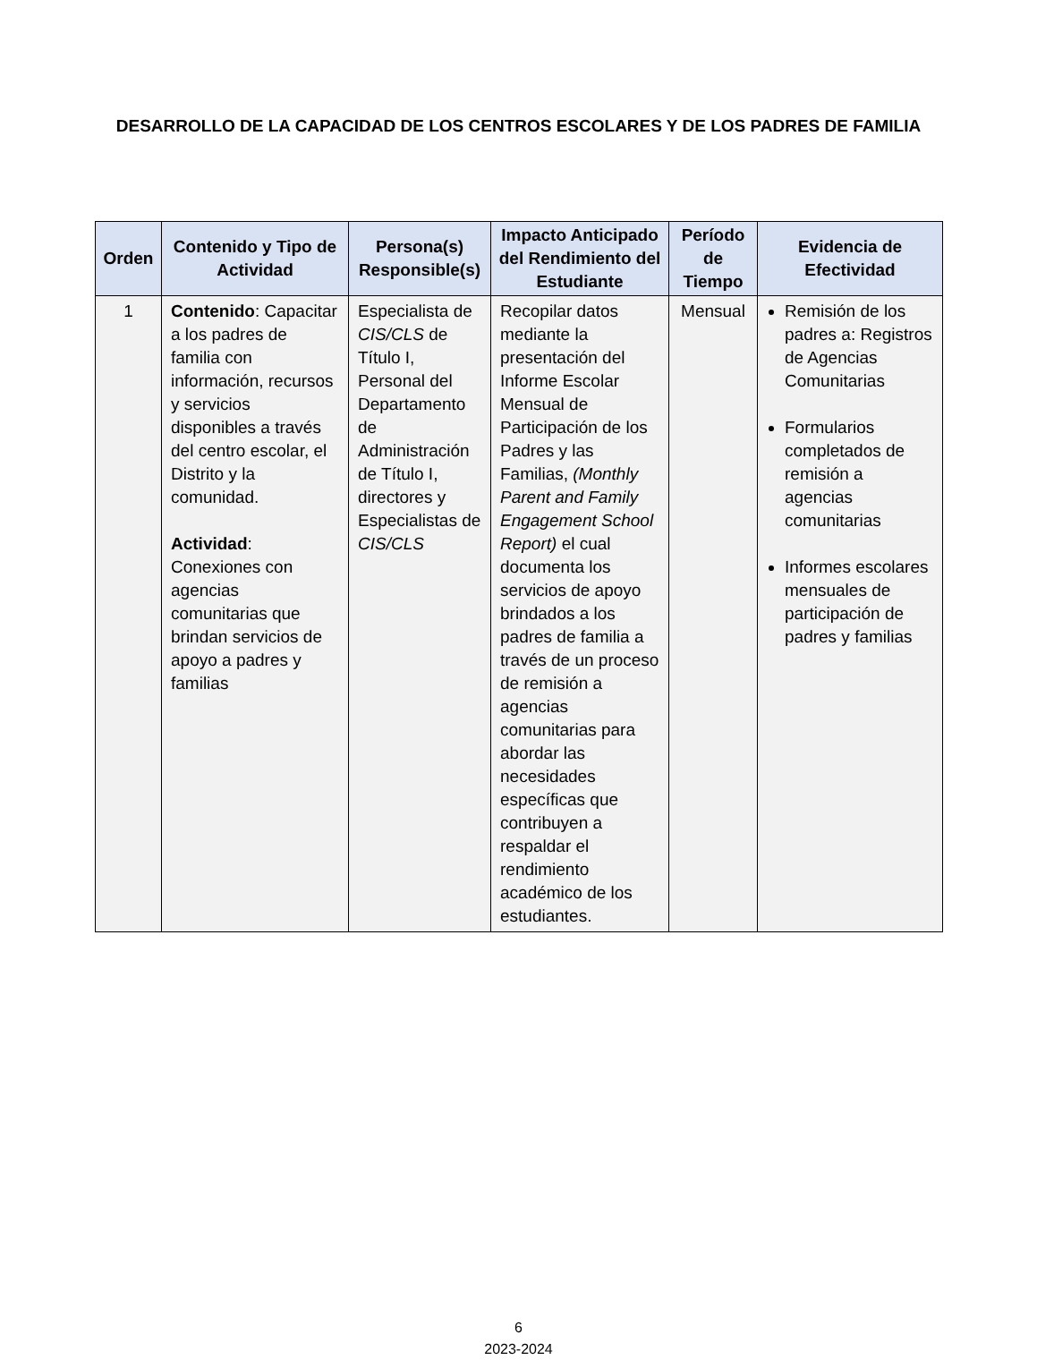DESARROLLO DE LA CAPACIDAD DE LOS CENTROS ESCOLARES Y DE LOS PADRES DE FAMILIA
| Orden | Contenido y Tipo de Actividad | Persona(s) Responsible(s) | Impacto Anticipado del Rendimiento del Estudiante | Período de Tiempo | Evidencia de Efectividad |
| --- | --- | --- | --- | --- | --- |
| 1 | Contenido : Capacitar a los padres de familia con información, recursos y servicios disponibles a través del centro escolar, el Distrito y la comunidad. Actividad : Conexiones con agencias comunitarias que brindan servicios de apoyo a padres y familias | Especialista de CIS/CLS de Título I, Personal del Departamento de Administración de Título I, directores y Especialistas de CIS/CLS | Recopilar datos mediante la presentación del Informe Escolar Mensual de Participación de los Padres y las Familias, (Monthly Parent and Family Engagement School Report) el cual documenta los servicios de apoyo brindados a los padres de familia a través de un proceso de remisión a agencias comunitarias para abordar las necesidades específicas que contribuyen a respaldar el rendimiento académico de los estudiantes. | Mensual | Remisión de los padres a: Registros de Agencias Comunitarias Formularios completados de remisión a agencias comunitarias Informes escolares mensuales de participación de padres y familias |
6
2023-2024